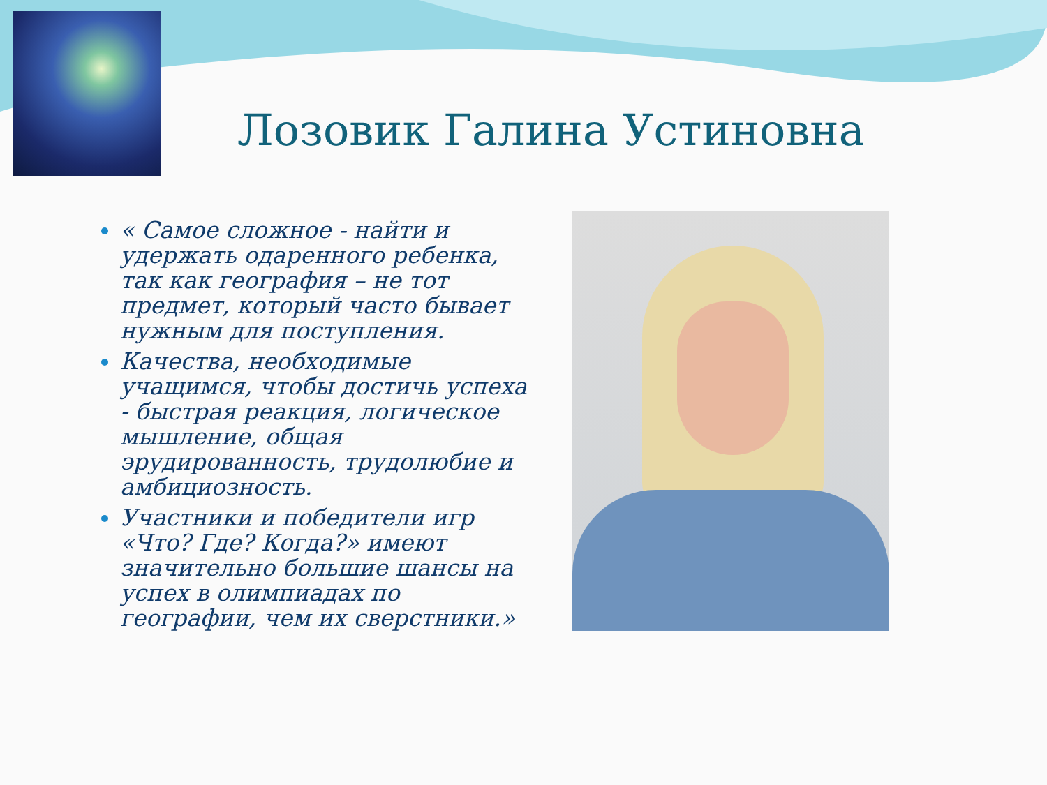Лозовик Галина Устиновна
« Самое сложное - найти и удержать одаренного ребенка, так как география – не тот предмет, который часто бывает нужным для поступления.
Качества, необходимые учащимся, чтобы достичь успеха - быстрая реакция, логическое мышление, общая эрудированность, трудолюбие и амбициозность.
Участники и победители игр «Что? Где? Когда?» имеют значительно большие шансы на успех в олимпиадах по географии, чем их сверстники.»